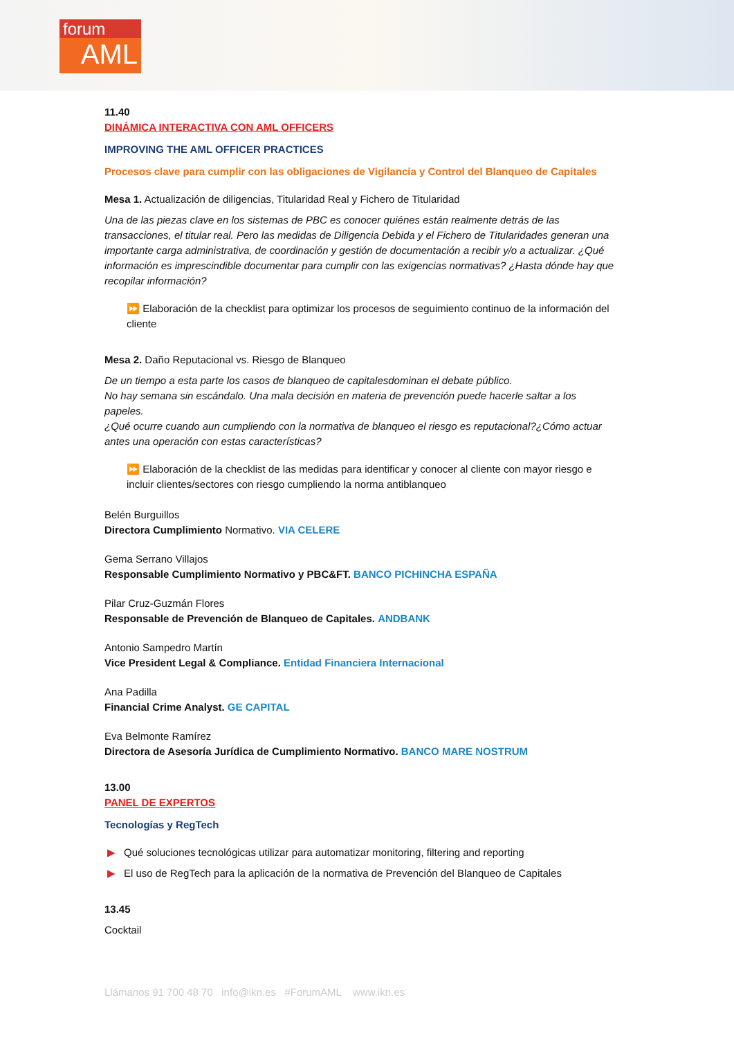forum
AML
11.40
DINÁMICA INTERACTIVA CON AML OFFICERS
IMPROVING THE AML OFFICER PRACTICES
Procesos clave para cumplir con las obligaciones de Vigilancia y Control del Blanqueo de Capitales
Mesa 1. Actualización de diligencias, Titularidad Real y Fichero de Titularidad
Una de las piezas clave en los sistemas de PBC es conocer quiénes están realmente detrás de las transacciones, el titular real. Pero las medidas de Diligencia Debida y el Fichero de Titularidades generan una importante carga administrativa, de coordinación y gestión de documentación a recibir y/o a actualizar. ¿Qué información es imprescindible documentar para cumplir con las exigencias normativas? ¿Hasta dónde hay que recopilar información?
⏩ Elaboración de la checklist para optimizar los procesos de seguimiento continuo de la información del cliente
Mesa 2. Daño Reputacional vs. Riesgo de Blanqueo
De un tiempo a esta parte los casos de blanqueo de capitalesdominan el debate público.
No hay semana sin escándalo. Una mala decisión en materia de prevención puede hacerle saltar a los papeles.
¿Qué ocurre cuando aun cumpliendo con la normativa de blanqueo el riesgo es reputacional?¿Cómo actuar antes una operación con estas características?
⏩ Elaboración de la checklist de las medidas para identificar y conocer al cliente con mayor riesgo e incluir clientes/sectores con riesgo cumpliendo la norma antiblanqueo
Belén Burguillos
Directora Cumplimiento Normativo. VIA CELERE
Gema Serrano Villajos
Responsable Cumplimiento Normativo y PBC&FT. BANCO PICHINCHA ESPAÑA
Pilar Cruz-Guzmán Flores
Responsable de Prevención de Blanqueo de Capitales. ANDBANK
Antonio Sampedro Martín
Vice President Legal & Compliance. Entidad Financiera Internacional
Ana Padilla
Financial Crime Analyst. GE CAPITAL
Eva Belmonte Ramírez
Directora de Asesoría Jurídica de Cumplimiento Normativo. BANCO MARE NOSTRUM
13.00
PANEL DE EXPERTOS
Tecnologías y RegTech
▶ Qué soluciones tecnológicas utilizar para automatizar monitoring, filtering and reporting
▶ El uso de RegTech para la aplicación de la normativa de Prevención del Blanqueo de Capitales
13.45
Cocktail
Llámanos 91 700 48 70 info@ikn.es #ForumAML www.ikn.es